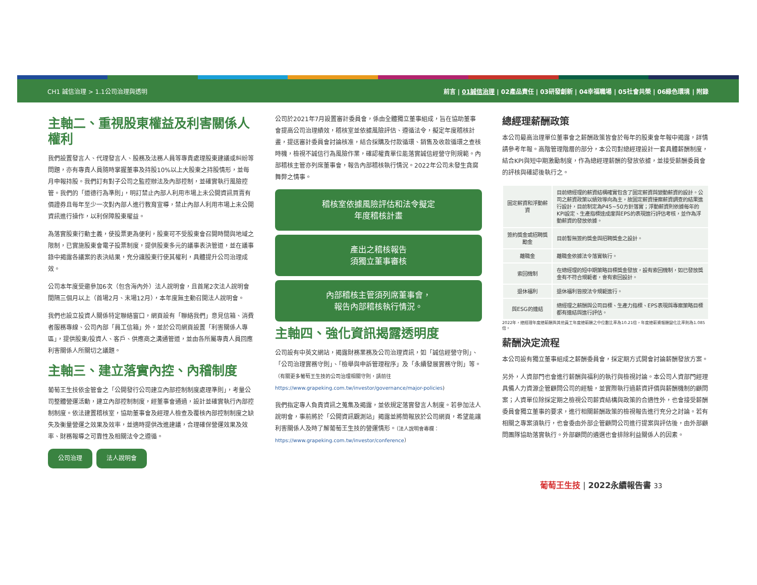CH1 誠信治理 > 1.1公司治理與透明 前言 | 01誠信治理 | 02產品責任 | 03研發創新 | 04幸福職場 | 05社會共榮 | 06綠色環境 | 附錄
主軸二、重視股東權益及利害關係人權利
我們設置發言人、代理發言人、股務及法務人員等專責處理股東建議或糾紛等問題，亦有專責人員隨時掌握董事及持股10%以上大股東之持股情形，並每月申報持股。我們訂有對子公司之監控辦法及內部控制，並確實執行風險控管。我們的「道德行為準則」，明訂禁止內部人利用市場上未公開資訊買賣有價證券且每年至少一次對內部人進行教育宣導，禁止內部人利用市場上未公開資訊進行操作，以利保障股東權益。
為落實股東行動主義，使投票更為便利，股東可不受股東會召開時間與地域之限制，已實施股東會電子投票制度，提供股東多元的議事表決管道，並在議事錄中揭露各議案的表決結果，充分讓股東行使其權利，具體提升公司治理成效。
公司本年度受邀參加6次（包含海內外）法人說明會，且首尾2次法人說明會間隔三個月以上（首場2月、末場12月），本年度無主動召開法人說明會。
我們也設立投資人關係特定聯絡窗口，網頁設有「聯絡我們」意見信箱、消費者服務專線、公司內部「員工信箱」外，並於公司網頁設置「利害關係人專區」，提供股東/投資人、客戶、供應商之溝通管道，並由各所屬專責人員回應利害關係人所關切之議題。
主軸三、建立落實內控、內稽制度
葡萄王生技依金管會之「公開發行公司建立內部控制制度處理準則」，考量公司整體營運活動，建立內部控制制度，經董事會通過，設計並確實執行內部控制制度。依法建置稽核室，協助董事會及經理人檢查及覆核內部控制制度之缺失及衡量營運之效果及效率，並適時提供改進建議，合理確保營運效果及效率、財務報導之可靠性及相關法令之遵循。
公司治理 法人說明會
公司於2021年7月設置審計委員會，係由全體獨立董事組成，旨在協助董事會提高公司治理績效，稽核室並依據風險評估、遵循法令，擬定年度稽核計畫，提送審計委員會討論核准，結合採購及付款循環、銷售及收款循環之查核時機，檢視不誠信行為風險作業，確認權責單位能落實誠信經營守則規範。內部稽核主管亦列席董事會，報告內部稽核執行情況。2022年公司未發生貪腐舞弊之情事。
稽核室依據風險評估和法令擬定
年度稽核計畫
產出之稽核報告
須獨立董事審核
內部稽核主管須列席董事會，
報告內部稽核執行情況。
主軸四、強化資訊揭露透明度
公司設有中英文網站，揭露財務業務及公司治理資訊，如「誠信經營守則」、「公司治理實務守則」、「檢舉與申訴管理程序」及「永續發展實務守則」等。（有關更多葡萄王生技的公司治理相關守則，請前往https://www.grapeking.com.tw/investor/governance/major-policies)
我們指定專人負責資訊之蒐集及揭露，並依規定落實發言人制度。若參加法人說明會，事前將於「公開資訊觀測站」揭露並將簡報放於公司網頁，希望能讓利害關係人及時了解葡萄王生技的營運情形。（法人說明會專欄：https://www.grapeking.com.tw/investor/conference）
總經理薪酬政策
本公司最高治理單位董事會之薪酬政策皆會於每年的股東會年報中揭露，詳情請參考年報。高階管理階層的部分，本公司對總經理設計一套具體薪酬制度，結合KPI與短中期激勵制度，作為總經理薪酬的發放依據，並接受薪酬委員會的評核與確認後執行之。
| 固定薪資和浮動薪資 | 目前總經理的薪資結構確實包含了固定薪資與變動薪資的設計。公司之薪資政策以績效導向為主，故固定薪資接案薪資調查的結果進行設計，目前制定為P45~50方針落實；浮動薪資則依據每年的KPI設定、生產指標達成度與EPS的表現進行評估考核，並作為浮動薪資的發放依據。 |
| 簽約獎金或招聘獎勵金 | 目前暫無簽約獎金與招聘獎金之設計。 |
| 離職金 | 離職金依據法令落實執行。 |
| 索回機制 | 在總經理的短中期策略目標獎金發放，設有索回機制，如已發放獎金有不符合規範者，會有索回設計。 |
| 退休福利 | 退休福利皆按法令規範進行。 |
| 與ESG的連結 | 總經理之薪酬與公司目標、生產力指標、EPS表現與專案策略目標都有連結與進行評估。 |
2022年，總經理年度總薪酬與其他員工年度總薪酬之中位數比率為10.21倍，年度總薪資報酬變化比率則為1.085倍。
薪酬決定流程
本公司設有獨立董事組成之薪酬委員會，採定期方式開會討論薪酬發放方案。
另外，人資部門也會進行薪酬與福利的執行與檢視討論。本公司人資部門經理具備人力資源企管顧問公司的經驗，並實際執行過薪資評價與薪酬機制的顧問案；人資單位除採定期之檢視公司薪資結構與政策的合適性外，也會接受薪酬委員會獨立董事的要求，進行相關薪酬政策的檢視報告進行充分之討論。若有相關之專案須執行，也會委由外部企管顧問公司進行提案與評估後，由外部顧問團隊協助落實執行。外部顧問的遴選也會排除利益關係人的因素。
葡萄王生技 | 2022永續報告書 33